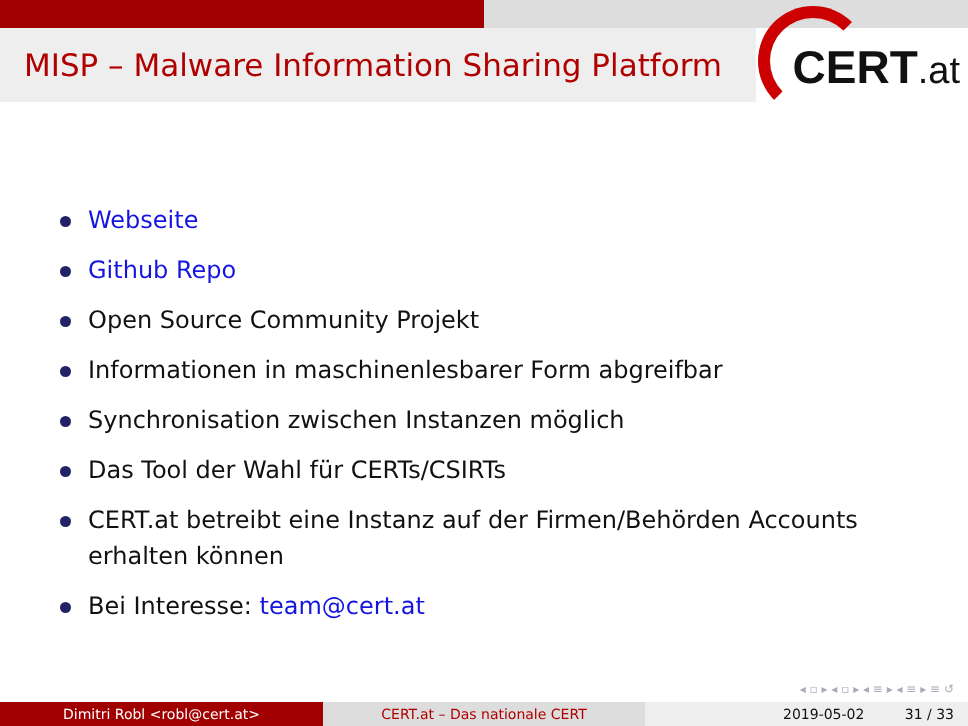MISP – Malware Information Sharing Platform
CERT.at
Webseite
Github Repo
Open Source Community Projekt
Informationen in maschinenlesbarer Form abgreifbar
Synchronisation zwischen Instanzen möglich
Das Tool der Wahl für CERTs/CSIRTs
CERT.at betreibt eine Instanz auf der Firmen/Behörden Accounts erhalten können
Bei Interesse: team@cert.at
◂ ▫ ▸ ◂ ▫ ▸ ◂ ≡ ▸ ◂ ≡ ▸ ≡ ↺
Dimitri Robl <robl@cert.at> CERT.at – Das nationale CERT 2019-05-02 31 / 33